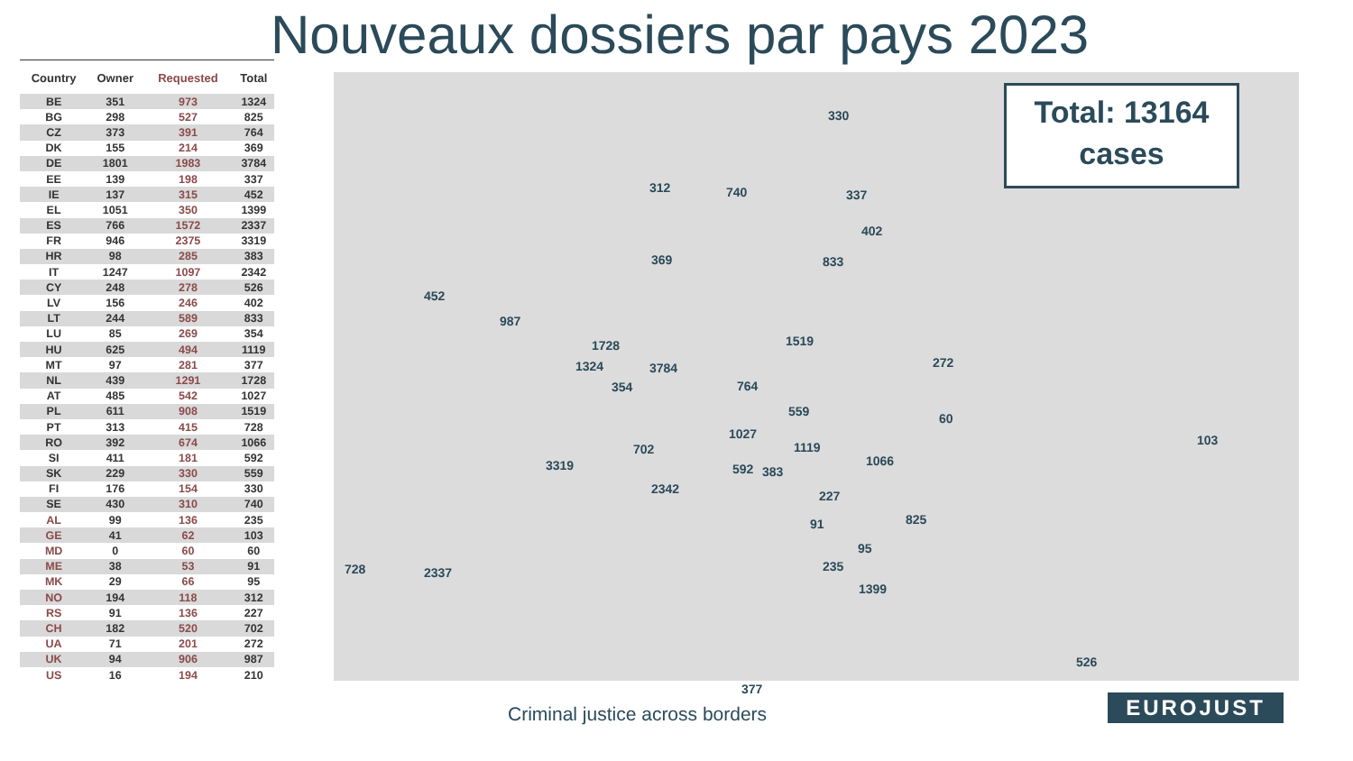Nouveaux dossiers par pays 2023
| Country | Owner | Requested | Total |
| --- | --- | --- | --- |
| BE | 351 | 973 | 1324 |
| BG | 298 | 527 | 825 |
| CZ | 373 | 391 | 764 |
| DK | 155 | 214 | 369 |
| DE | 1801 | 1983 | 3784 |
| EE | 139 | 198 | 337 |
| IE | 137 | 315 | 452 |
| EL | 1051 | 350 | 1399 |
| ES | 766 | 1572 | 2337 |
| FR | 946 | 2375 | 3319 |
| HR | 98 | 285 | 383 |
| IT | 1247 | 1097 | 2342 |
| CY | 248 | 278 | 526 |
| LV | 156 | 246 | 402 |
| LT | 244 | 589 | 833 |
| LU | 85 | 269 | 354 |
| HU | 625 | 494 | 1119 |
| MT | 97 | 281 | 377 |
| NL | 439 | 1291 | 1728 |
| AT | 485 | 542 | 1027 |
| PL | 611 | 908 | 1519 |
| PT | 313 | 415 | 728 |
| RO | 392 | 674 | 1066 |
| SI | 411 | 181 | 592 |
| SK | 229 | 330 | 559 |
| FI | 176 | 154 | 330 |
| SE | 430 | 310 | 740 |
| AL | 99 | 136 | 235 |
| GE | 41 | 62 | 103 |
| MD | 0 | 60 | 60 |
| ME | 38 | 53 | 91 |
| MK | 29 | 66 | 95 |
| NO | 194 | 118 | 312 |
| RS | 91 | 136 | 227 |
| CH | 182 | 520 | 702 |
| UA | 71 | 201 | 272 |
| UK | 94 | 906 | 987 |
| US | 16 | 194 | 210 |
330
740 312 337
402
833 369
452
987
1519
272
1728
1324 3784
354 764
559 60
1027
1119 702
103
3319 1066
592 383
2342 227
825 91
95
235 728 2337
1399
526
377
Total: 13164
cases
Criminal justice across borders
EUROJUST